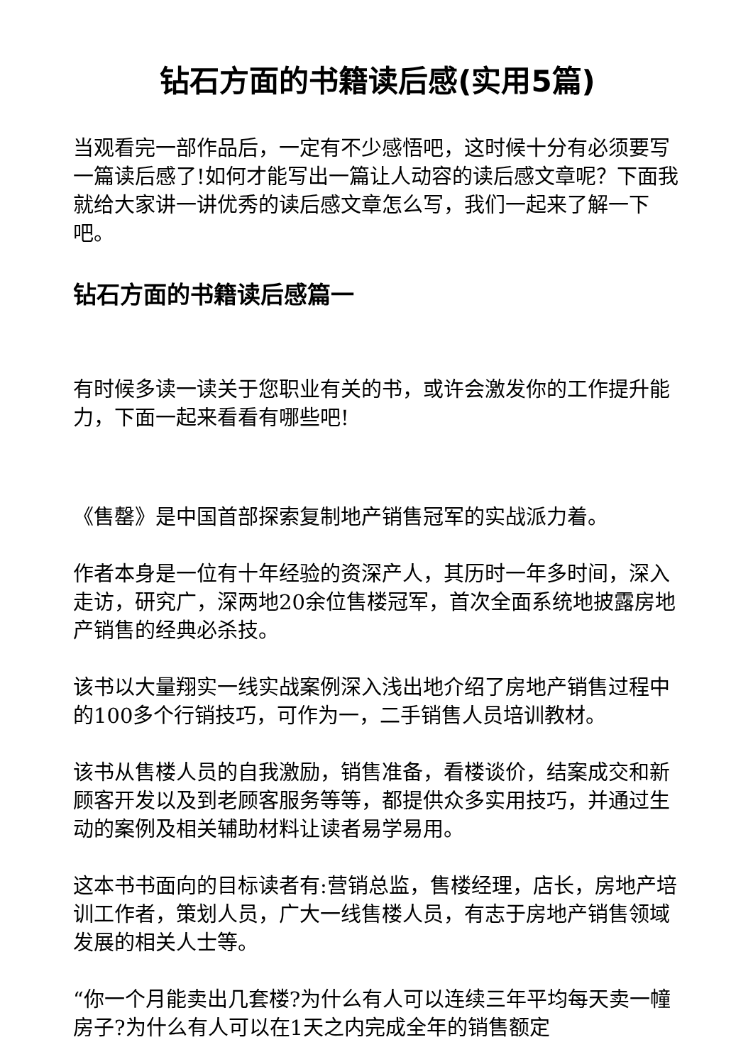钻石方面的书籍读后感(实用5篇)
当观看完一部作品后，一定有不少感悟吧，这时候十分有必须要写一篇读后感了!如何才能写出一篇让人动容的读后感文章呢？下面我就给大家讲一讲优秀的读后感文章怎么写，我们一起来了解一下吧。
钻石方面的书籍读后感篇一
有时候多读一读关于您职业有关的书，或许会激发你的工作提升能力，下面一起来看看有哪些吧!
《售罄》是中国首部探索复制地产销售冠军的实战派力着。
作者本身是一位有十年经验的资深产人，其历时一年多时间，深入走访，研究广，深两地20余位售楼冠军，首次全面系统地披露房地产销售的经典必杀技。
该书以大量翔实一线实战案例深入浅出地介绍了房地产销售过程中的100多个行销技巧，可作为一，二手销售人员培训教材。
该书从售楼人员的自我激励，销售准备，看楼谈价，结案成交和新顾客开发以及到老顾客服务等等，都提供众多实用技巧，并通过生动的案例及相关辅助材料让读者易学易用。
这本书书面向的目标读者有:营销总监，售楼经理，店长，房地产培训工作者，策划人员，广大一线售楼人员，有志于房地产销售领域发展的相关人士等。
“你一个月能卖出几套楼?为什么有人可以连续三年平均每天卖一幢房子?为什么有人可以在1天之内完成全年的销售额定